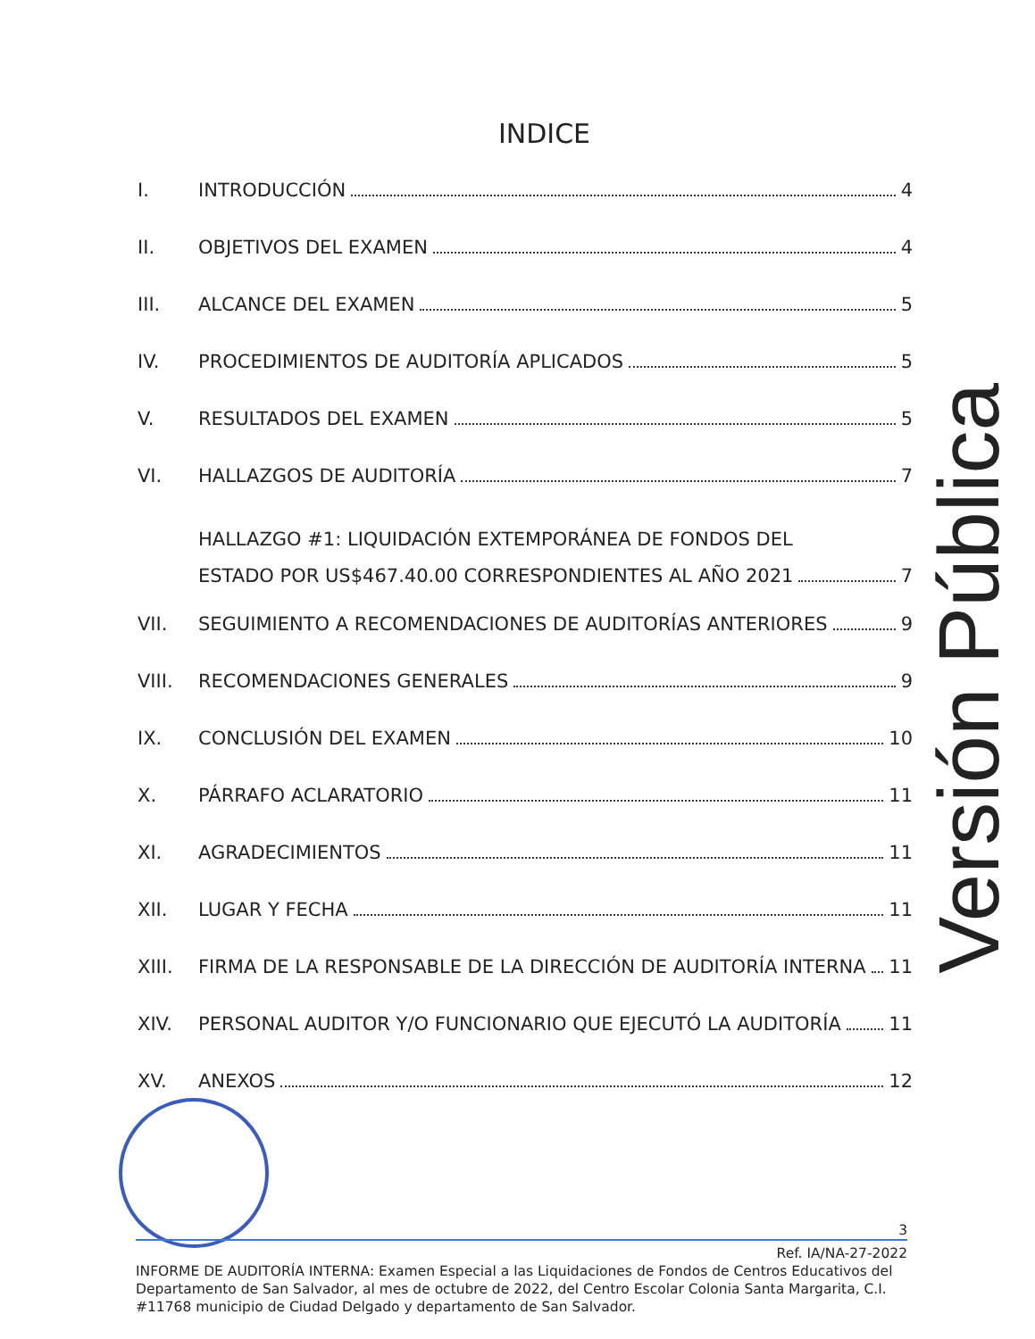INDICE
I. INTRODUCCIÓN 4
II. OBJETIVOS DEL EXAMEN 4
III. ALCANCE DEL EXAMEN 5
IV. PROCEDIMIENTOS DE AUDITORÍA APLICADOS 5
V. RESULTADOS DEL EXAMEN 5
VI. HALLAZGOS DE AUDITORÍA 7
HALLAZGO #1: LIQUIDACIÓN EXTEMPORÁNEA DE FONDOS DEL
ESTADO POR US$467.40.00 CORRESPONDIENTES AL AÑO 2021 7
VII. SEGUIMIENTO A RECOMENDACIONES DE AUDITORÍAS ANTERIORES 9
VIII. RECOMENDACIONES GENERALES 9
IX. CONCLUSIÓN DEL EXAMEN 10
X. PÁRRAFO ACLARATORIO 11
XI. AGRADECIMIENTOS 11
XII. LUGAR Y FECHA 11
XIII. FIRMA DE LA RESPONSABLE DE LA DIRECCIÓN DE AUDITORÍA INTERNA 11
XIV. PERSONAL AUDITOR Y/O FUNCIONARIO QUE EJECUTÓ LA AUDITORÍA 11
XV. ANEXOS 12
Versión Pública
3
Ref. IA/NA-27-2022
INFORME DE AUDITORÍA INTERNA: Examen Especial a las Liquidaciones de Fondos de Centros Educativos del Departamento de San Salvador, al mes de octubre de 2022, del Centro Escolar Colonia Santa Margarita, C.I. #11768 municipio de Ciudad Delgado y departamento de San Salvador.